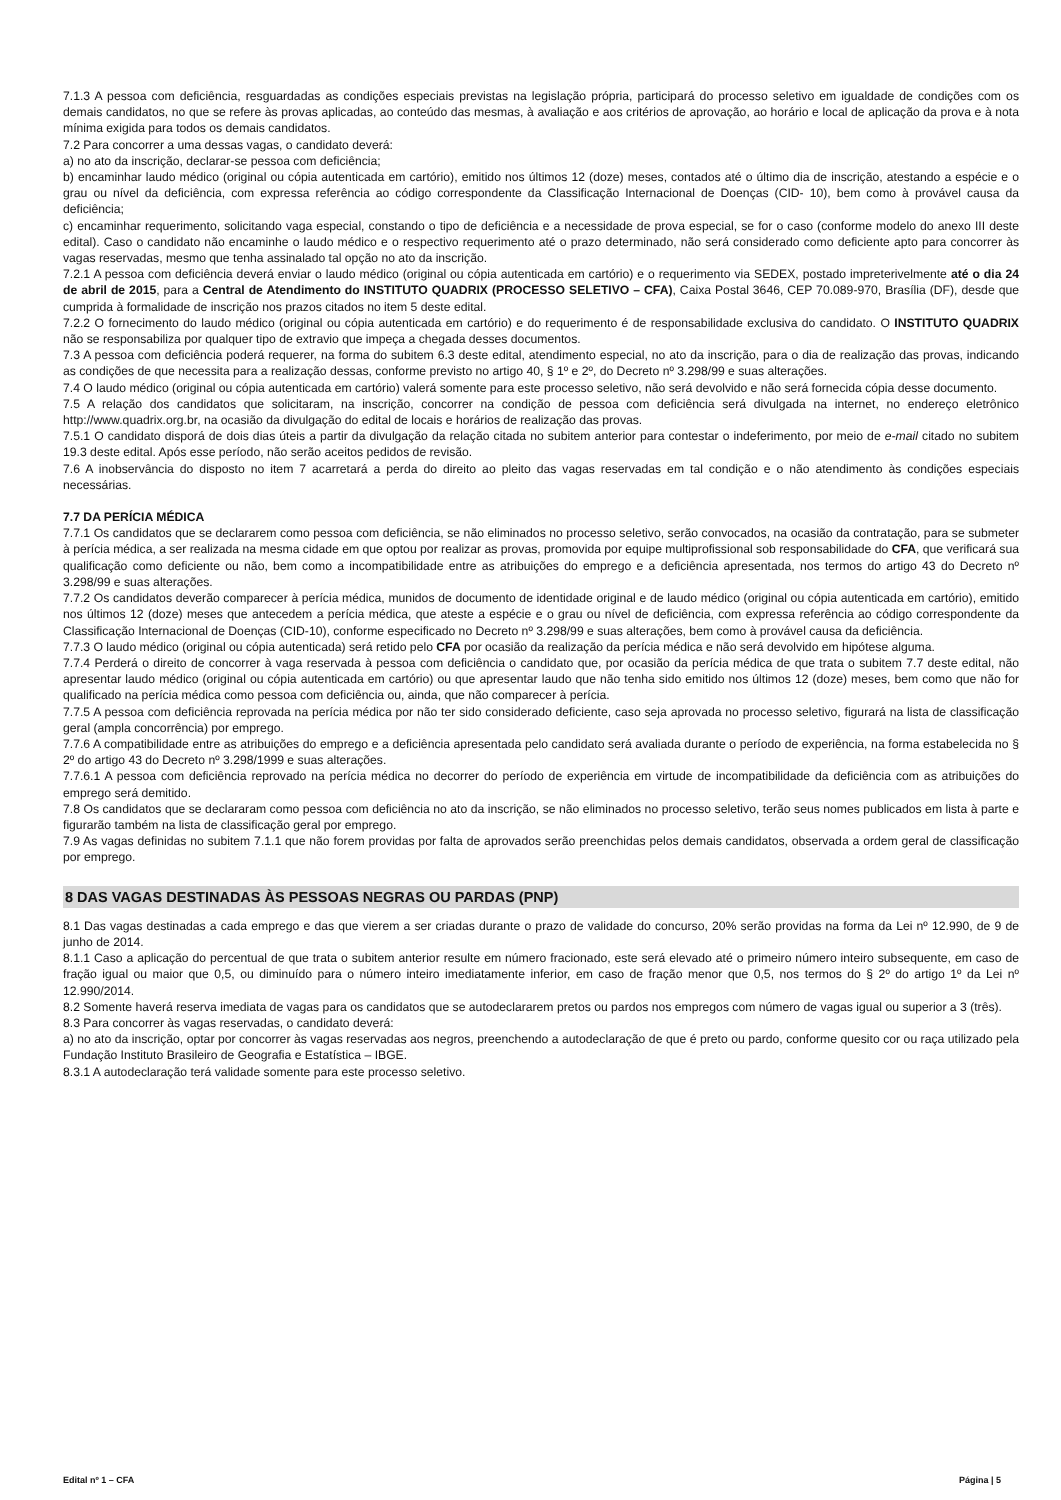7.1.3 A pessoa com deficiência, resguardadas as condições especiais previstas na legislação própria, participará do processo seletivo em igualdade de condições com os demais candidatos, no que se refere às provas aplicadas, ao conteúdo das mesmas, à avaliação e aos critérios de aprovação, ao horário e local de aplicação da prova e à nota mínima exigida para todos os demais candidatos.
7.2 Para concorrer a uma dessas vagas, o candidato deverá:
a) no ato da inscrição, declarar-se pessoa com deficiência;
b) encaminhar laudo médico (original ou cópia autenticada em cartório), emitido nos últimos 12 (doze) meses, contados até o último dia de inscrição, atestando a espécie e o grau ou nível da deficiência, com expressa referência ao código correspondente da Classificação Internacional de Doenças (CID- 10), bem como à provável causa da deficiência;
c) encaminhar requerimento, solicitando vaga especial, constando o tipo de deficiência e a necessidade de prova especial, se for o caso (conforme modelo do anexo III deste edital). Caso o candidato não encaminhe o laudo médico e o respectivo requerimento até o prazo determinado, não será considerado como deficiente apto para concorrer às vagas reservadas, mesmo que tenha assinalado tal opção no ato da inscrição.
7.2.1 A pessoa com deficiência deverá enviar o laudo médico (original ou cópia autenticada em cartório) e o requerimento via SEDEX, postado impreterivelmente até o dia 24 de abril de 2015, para a Central de Atendimento do INSTITUTO QUADRIX (PROCESSO SELETIVO – CFA), Caixa Postal 3646, CEP 70.089-970, Brasília (DF), desde que cumprida à formalidade de inscrição nos prazos citados no item 5 deste edital.
7.2.2 O fornecimento do laudo médico (original ou cópia autenticada em cartório) e do requerimento é de responsabilidade exclusiva do candidato. O INSTITUTO QUADRIX não se responsabiliza por qualquer tipo de extravio que impeça a chegada desses documentos.
7.3 A pessoa com deficiência poderá requerer, na forma do subitem 6.3 deste edital, atendimento especial, no ato da inscrição, para o dia de realização das provas, indicando as condições de que necessita para a realização dessas, conforme previsto no artigo 40, § 1º e 2º, do Decreto nº 3.298/99 e suas alterações.
7.4 O laudo médico (original ou cópia autenticada em cartório) valerá somente para este processo seletivo, não será devolvido e não será fornecida cópia desse documento.
7.5 A relação dos candidatos que solicitaram, na inscrição, concorrer na condição de pessoa com deficiência será divulgada na internet, no endereço eletrônico http://www.quadrix.org.br, na ocasião da divulgação do edital de locais e horários de realização das provas.
7.5.1 O candidato disporá de dois dias úteis a partir da divulgação da relação citada no subitem anterior para contestar o indeferimento, por meio de e-mail citado no subitem 19.3 deste edital. Após esse período, não serão aceitos pedidos de revisão.
7.6 A inobservância do disposto no item 7 acarretará a perda do direito ao pleito das vagas reservadas em tal condição e o não atendimento às condições especiais necessárias.
7.7 DA PERÍCIA MÉDICA
7.7.1 Os candidatos que se declararem como pessoa com deficiência, se não eliminados no processo seletivo, serão convocados, na ocasião da contratação, para se submeter à perícia médica, a ser realizada na mesma cidade em que optou por realizar as provas, promovida por equipe multiprofissional sob responsabilidade do CFA, que verificará sua qualificação como deficiente ou não, bem como a incompatibilidade entre as atribuições do emprego e a deficiência apresentada, nos termos do artigo 43 do Decreto nº 3.298/99 e suas alterações.
7.7.2 Os candidatos deverão comparecer à perícia médica, munidos de documento de identidade original e de laudo médico (original ou cópia autenticada em cartório), emitido nos últimos 12 (doze) meses que antecedem a perícia médica, que ateste a espécie e o grau ou nível de deficiência, com expressa referência ao código correspondente da Classificação Internacional de Doenças (CID-10), conforme especificado no Decreto nº 3.298/99 e suas alterações, bem como à provável causa da deficiência.
7.7.3 O laudo médico (original ou cópia autenticada) será retido pelo CFA por ocasião da realização da perícia médica e não será devolvido em hipótese alguma.
7.7.4 Perderá o direito de concorrer à vaga reservada à pessoa com deficiência o candidato que, por ocasião da perícia médica de que trata o subitem 7.7 deste edital, não apresentar laudo médico (original ou cópia autenticada em cartório) ou que apresentar laudo que não tenha sido emitido nos últimos 12 (doze) meses, bem como que não for qualificado na perícia médica como pessoa com deficiência ou, ainda, que não comparecer à perícia.
7.7.5 A pessoa com deficiência reprovada na perícia médica por não ter sido considerado deficiente, caso seja aprovada no processo seletivo, figurará na lista de classificação geral (ampla concorrência) por emprego.
7.7.6 A compatibilidade entre as atribuições do emprego e a deficiência apresentada pelo candidato será avaliada durante o período de experiência, na forma estabelecida no § 2º do artigo 43 do Decreto nº 3.298/1999 e suas alterações.
7.7.6.1 A pessoa com deficiência reprovado na perícia médica no decorrer do período de experiência em virtude de incompatibilidade da deficiência com as atribuições do emprego será demitido.
7.8 Os candidatos que se declararam como pessoa com deficiência no ato da inscrição, se não eliminados no processo seletivo, terão seus nomes publicados em lista à parte e figurarão também na lista de classificação geral por emprego.
7.9 As vagas definidas no subitem 7.1.1 que não forem providas por falta de aprovados serão preenchidas pelos demais candidatos, observada a ordem geral de classificação por emprego.
8 DAS VAGAS DESTINADAS ÀS PESSOAS NEGRAS OU PARDAS (PNP)
8.1 Das vagas destinadas a cada emprego e das que vierem a ser criadas durante o prazo de validade do concurso, 20% serão providas na forma da Lei nº 12.990, de 9 de junho de 2014.
8.1.1 Caso a aplicação do percentual de que trata o subitem anterior resulte em número fracionado, este será elevado até o primeiro número inteiro subsequente, em caso de fração igual ou maior que 0,5, ou diminuído para o número inteiro imediatamente inferior, em caso de fração menor que 0,5, nos termos do § 2º do artigo 1º da Lei nº 12.990/2014.
8.2 Somente haverá reserva imediata de vagas para os candidatos que se autodeclararem pretos ou pardos nos empregos com número de vagas igual ou superior a 3 (três).
8.3 Para concorrer às vagas reservadas, o candidato deverá:
a) no ato da inscrição, optar por concorrer às vagas reservadas aos negros, preenchendo a autodeclaração de que é preto ou pardo, conforme quesito cor ou raça utilizado pela Fundação Instituto Brasileiro de Geografia e Estatística – IBGE.
8.3.1 A autodeclaração terá validade somente para este processo seletivo.
Edital nº 1 – CFA Página | 5